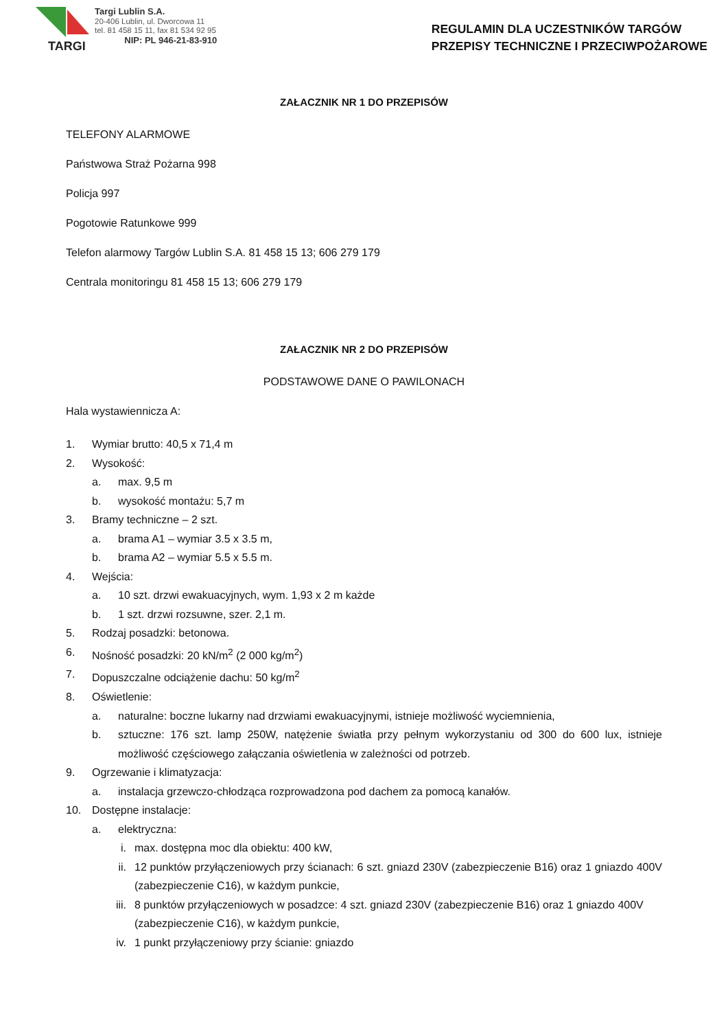TARGI
Targi Lublin S.A.
20-406 Lublin, ul. Dworcowa 11
tel. 81 458 15 11, fax 81 534 92 95
NIP: PL 946-21-83-910
REGULAMIN DLA UCZESTNIKÓW TARGÓW
PRZEPISY TECHNICZNE I PRZECIWPOŻAROWE
ZAŁACZNIK NR 1 DO PRZEPISÓW
TELEFONY ALARMOWE
Państwowa Straż Pożarna 998
Policja 997
Pogotowie Ratunkowe 999
Telefon alarmowy Targów Lublin S.A. 81 458 15 13; 606 279 179
Centrala monitoringu 81 458 15 13; 606 279 179
ZAŁACZNIK NR 2 DO PRZEPISÓW
PODSTAWOWE DANE O PAWILONACH
Hala wystawiennicza A:
1. Wymiar brutto: 40,5 x 71,4 m
2. Wysokość:
a. max. 9,5 m
b. wysokość montażu: 5,7 m
3. Bramy techniczne – 2 szt.
a. brama A1 – wymiar 3.5 x 3.5 m,
b. brama A2 – wymiar 5.5 x 5.5 m.
4. Wejścia:
a. 10 szt. drzwi ewakuacyjnych, wym. 1,93 x 2 m każde
b. 1 szt. drzwi rozsuwne, szer. 2,1 m.
5. Rodzaj posadzki: betonowa.
6. Nośność posadzki: 20 kN/m<sup>2</sup> (2 000 kg/m<sup>2</sup>)
7. Dopuszczalne odciążenie dachu: 50 kg/m<sup>2</sup>
8. Oświetlenie:
a. naturalne: boczne lukarny nad drzwiami ewakuacyjnymi, istnieje możliwość wyciemnienia,
b. sztuczne: 176 szt. lamp 250W, natężenie światła przy pełnym wykorzystaniu od 300 do 600 lux, istnieje możliwość częściowego załączania oświetlenia w zależności od potrzeb.
9. Ogrzewanie i klimatyzacja:
a. instalacja grzewczo-chłodząca rozprowadzona pod dachem za pomocą kanałów.
10. Dostępne instalacje:
a. elektryczna:
i. max. dostępna moc dla obiektu: 400 kW,
ii. 12 punktów przyłączeniowych przy ścianach: 6 szt. gniazd 230V (zabezpieczenie B16) oraz 1 gniazdo 400V (zabezpieczenie C16), w każdym punkcie,
iii. 8 punktów przyłączeniowych w posadzce: 4 szt. gniazd 230V (zabezpieczenie B16) oraz 1 gniazdo 400V (zabezpieczenie C16), w każdym punkcie,
iv. 1 punkt przyłączeniowy przy ścianie: gniazdo